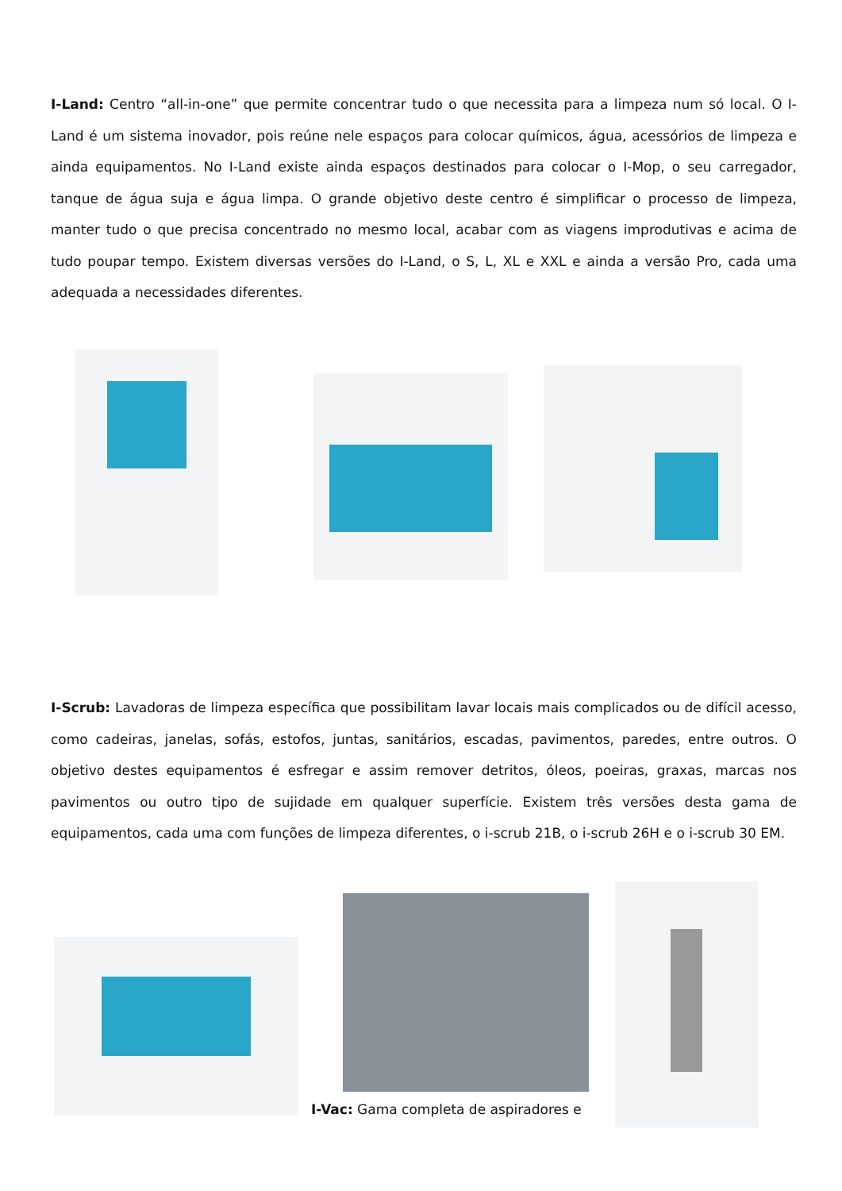I-Land: Centro “all-in-one” que permite concentrar tudo o que necessita para a limpeza num só local. O I-Land é um sistema inovador, pois reúne nele espaços para colocar químicos, água, acessórios de limpeza e ainda equipamentos. No I-Land existe ainda espaços destinados para colocar o I-Mop, o seu carregador, tanque de água suja e água limpa. O grande objetivo deste centro é simplificar o processo de limpeza, manter tudo o que precisa concentrado no mesmo local, acabar com as viagens improdutivas e acima de tudo poupar tempo. Existem diversas versões do I-Land, o S, L, XL e XXL e ainda a versão Pro, cada uma adequada a necessidades diferentes.
I-Scrub: Lavadoras de limpeza específica que possibilitam lavar locais mais complicados ou de difícil acesso, como cadeiras, janelas, sofás, estofos, juntas, sanitários, escadas, pavimentos, paredes, entre outros. O objetivo destes equipamentos é esfregar e assim remover detritos, óleos, poeiras, graxas, marcas nos pavimentos ou outro tipo de sujidade em qualquer superfície. Existem três versões desta gama de equipamentos, cada uma com funções de limpeza diferentes, o i-scrub 21B, o i-scrub 26H e o i-scrub 30 EM.
I-Vac: Gama completa de aspiradores e